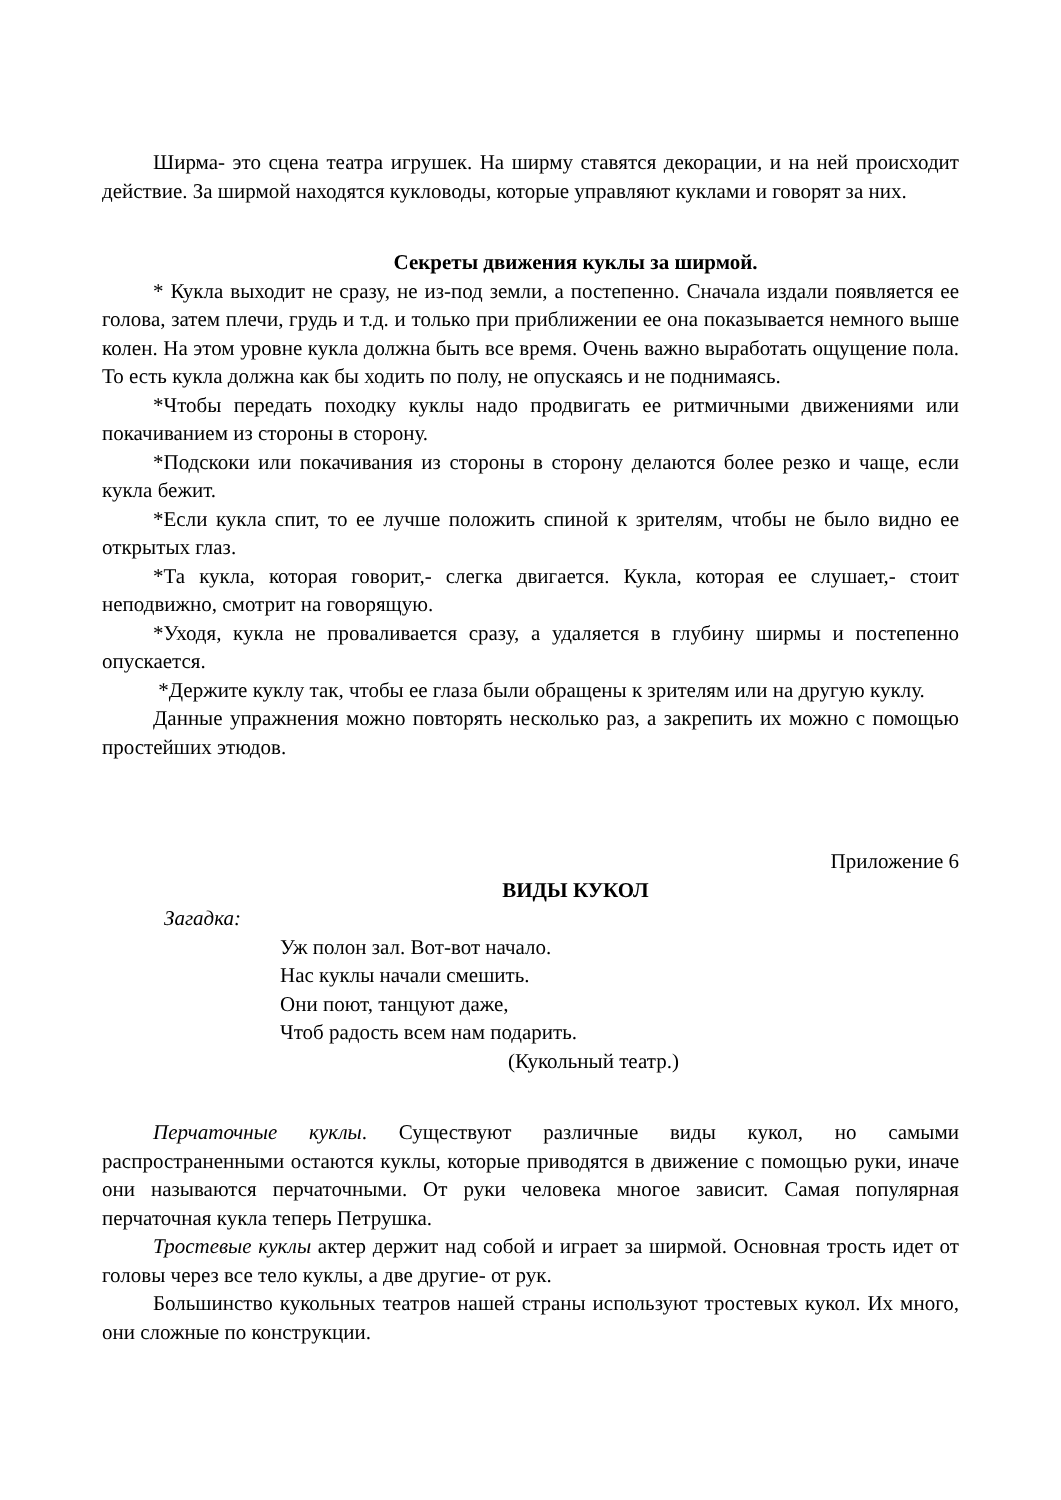Ширма- это сцена театра игрушек. На ширму ставятся декорации, и на ней происходит действие. За ширмой находятся кукловоды, которые управляют куклами и говорят за них.
Секреты движения куклы за ширмой.
* Кукла выходит не сразу, не из-под земли, а постепенно. Сначала издали появляется ее голова, затем плечи, грудь и т.д. и только при приближении ее она показывается немного выше колен. На этом уровне кукла должна быть все время. Очень важно выработать ощущение пола. То есть кукла должна как бы ходить по полу, не опускаясь и не поднимаясь.
*Чтобы передать походку куклы надо продвигать ее ритмичными движениями или покачиванием из стороны в сторону.
*Подскоки или покачивания из стороны в сторону делаются более резко и чаще, если кукла бежит.
*Если кукла спит, то ее лучше положить спиной к зрителям, чтобы не было видно ее открытых глаз.
*Та кукла, которая говорит,- слегка двигается. Кукла, которая ее слушает,- стоит неподвижно, смотрит на говорящую.
*Уходя, кукла не проваливается сразу, а удаляется в глубину ширмы и постепенно опускается.
*Держите куклу так, чтобы ее глаза были обращены к зрителям или на другую куклу.
Данные упражнения можно повторять несколько раз, а закрепить их можно с помощью простейших этюдов.
Приложение 6
ВИДЫ КУКОЛ
Загадка:
Уж полон зал. Вот-вот начало.
Нас куклы начали смешить.
Они поют, танцуют даже,
Чтоб радость всем нам подарить.
(Кукольный театр.)
Перчаточные куклы. Существуют различные виды кукол, но самыми распространенными остаются куклы, которые приводятся в движение с помощью руки, иначе они называются перчаточными. От руки человека многое зависит. Самая популярная перчаточная кукла теперь Петрушка.
Тростевые куклы актер держит над собой и играет за ширмой. Основная трость идет от головы через все тело куклы, а две другие- от рук.
Большинство кукольных театров нашей страны используют тростевых кукол. Их много, они сложные по конструкции.